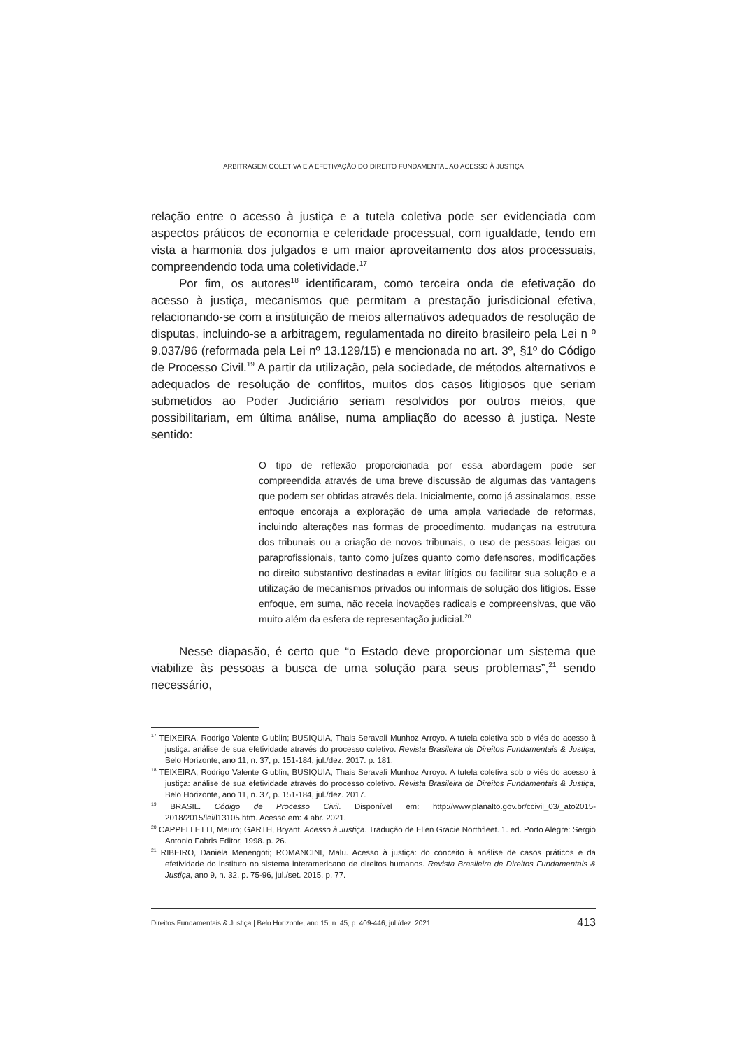ARBITRAGEM COLETIVA E A EFETIVAÇÃO DO DIREITO FUNDAMENTAL AO ACESSO À JUSTIÇA
relação entre o acesso à justiça e a tutela coletiva pode ser evidenciada com aspectos práticos de economia e celeridade processual, com igualdade, tendo em vista a harmonia dos julgados e um maior aproveitamento dos atos processuais, compreendendo toda uma coletividade.<sup>17</sup>
Por fim, os autores<sup>18</sup> identificaram, como terceira onda de efetivação do acesso à justiça, mecanismos que permitam a prestação jurisdicional efetiva, relacionando-se com a instituição de meios alternativos adequados de resolução de disputas, incluindo-se a arbitragem, regulamentada no direito brasileiro pela Lei n º 9.037/96 (reformada pela Lei nº 13.129/15) e mencionada no art. 3º, §1º do Código de Processo Civil.<sup>19</sup> A partir da utilização, pela sociedade, de métodos alternativos e adequados de resolução de conflitos, muitos dos casos litigiosos que seriam submetidos ao Poder Judiciário seriam resolvidos por outros meios, que possibilitariam, em última análise, numa ampliação do acesso à justiça. Neste sentido:
O tipo de reflexão proporcionada por essa abordagem pode ser compreendida através de uma breve discussão de algumas das vantagens que podem ser obtidas através dela. Inicialmente, como já assinalamos, esse enfoque encoraja a exploração de uma ampla variedade de reformas, incluindo alterações nas formas de procedimento, mudanças na estrutura dos tribunais ou a criação de novos tribunais, o uso de pessoas leigas ou paraprofissionais, tanto como juízes quanto como defensores, modificações no direito substantivo destinadas a evitar litígios ou facilitar sua solução e a utilização de mecanismos privados ou informais de solução dos litígios. Esse enfoque, em suma, não receia inovações radicais e compreensivas, que vão muito além da esfera de representação judicial.<sup>20</sup>
Nesse diapasão, é certo que “o Estado deve proporcionar um sistema que viabilize às pessoas a busca de uma solução para seus problemas”,<sup>21</sup> sendo necessário,
<sup>17</sup> TEIXEIRA, Rodrigo Valente Giublin; BUSIQUIA, Thais Seravali Munhoz Arroyo. A tutela coletiva sob o viés do acesso à justiça: análise de sua efetividade através do processo coletivo. Revista Brasileira de Direitos Fundamentais & Justiça, Belo Horizonte, ano 11, n. 37, p. 151-184, jul./dez. 2017. p. 181.
<sup>18</sup> TEIXEIRA, Rodrigo Valente Giublin; BUSIQUIA, Thais Seravali Munhoz Arroyo. A tutela coletiva sob o viés do acesso à justiça: análise de sua efetividade através do processo coletivo. Revista Brasileira de Direitos Fundamentais & Justiça, Belo Horizonte, ano 11, n. 37, p. 151-184, jul./dez. 2017.
<sup>19</sup> BRASIL. Código de Processo Civil. Disponível em: http://www.planalto.gov.br/ccivil_03/_ato2015-2018/2015/lei/l13105.htm. Acesso em: 4 abr. 2021.
<sup>20</sup> CAPPELLETTI, Mauro; GARTH, Bryant. Acesso à Justiça. Tradução de Ellen Gracie Northfleet. 1. ed. Porto Alegre: Sergio Antonio Fabris Editor, 1998. p. 26.
<sup>21</sup> RIBEIRO, Daniela Menengoti; ROMANCINI, Malu. Acesso à justiça: do conceito à análise de casos práticos e da efetividade do instituto no sistema interamericano de direitos humanos. Revista Brasileira de Direitos Fundamentais & Justiça, ano 9, n. 32, p. 75-96, jul./set. 2015. p. 77.
Direitos Fundamentais & Justiça | Belo Horizonte, ano 15, n. 45, p. 409-446, jul./dez. 2021 413